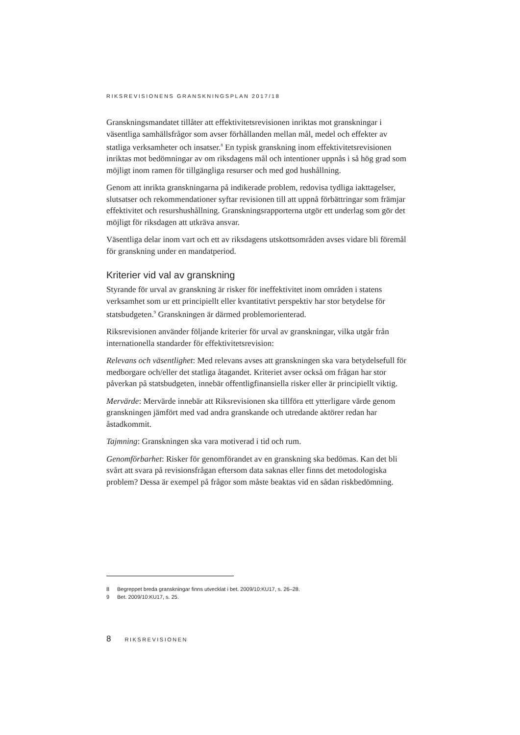RIKSREVISIONENS GRANSKNINGSPLAN 2017/18
Granskningsmandatet tillåter att effektivitetsrevisionen inriktas mot granskningar i väsentliga samhällsfrågor som avser förhållanden mellan mål, medel och effekter av statliga verksamheter och insatser.<sup>8</sup> En typisk granskning inom effektivitetsrevisionen inriktas mot bedömningar av om riksdagens mål och intentioner uppnås i så hög grad som möjligt inom ramen för tillgängliga resurser och med god hushållning.
Genom att inrikta granskningarna på indikerade problem, redovisa tydliga iakttagelser, slutsatser och rekommendationer syftar revisionen till att uppnå förbättringar som främjar effektivitet och resurshushållning. Granskningsrapporterna utgör ett underlag som gör det möjligt för riksdagen att utkräva ansvar.
Väsentliga delar inom vart och ett av riksdagens utskottsområden avses vidare bli föremål för granskning under en mandatperiod.
Kriterier vid val av granskning
Styrande för urval av granskning är risker för ineffektivitet inom områden i statens verksamhet som ur ett principiellt eller kvantitativt perspektiv har stor betydelse för statsbudgeten.<sup>9</sup> Granskningen är därmed problemorienterad.
Riksrevisionen använder följande kriterier för urval av granskningar, vilka utgår från internationella standarder för effektivitetsrevision:
Relevans och väsentlighet: Med relevans avses att granskningen ska vara betydelsefull för medborgare och/eller det statliga åtagandet. Kriteriet avser också om frågan har stor påverkan på statsbudgeten, innebär offentligfinansiella risker eller är principiellt viktig.
Mervärde: Mervärde innebär att Riksrevisionen ska tillföra ett ytterligare värde genom granskningen jämfört med vad andra granskande och utredande aktörer redan har åstadkommit.
Tajmning: Granskningen ska vara motiverad i tid och rum.
Genomförbarhet: Risker för genomförandet av en granskning ska bedömas. Kan det bli svårt att svara på revisionsfrågan eftersom data saknas eller finns det metodologiska problem? Dessa är exempel på frågor som måste beaktas vid en sådan riskbedömning.
8 Begreppet breda granskningar finns utvecklat i bet. 2009/10:KU17, s. 26–28.
9 Bet. 2009/10:KU17, s. 25.
8 RIKSREVISIONEN